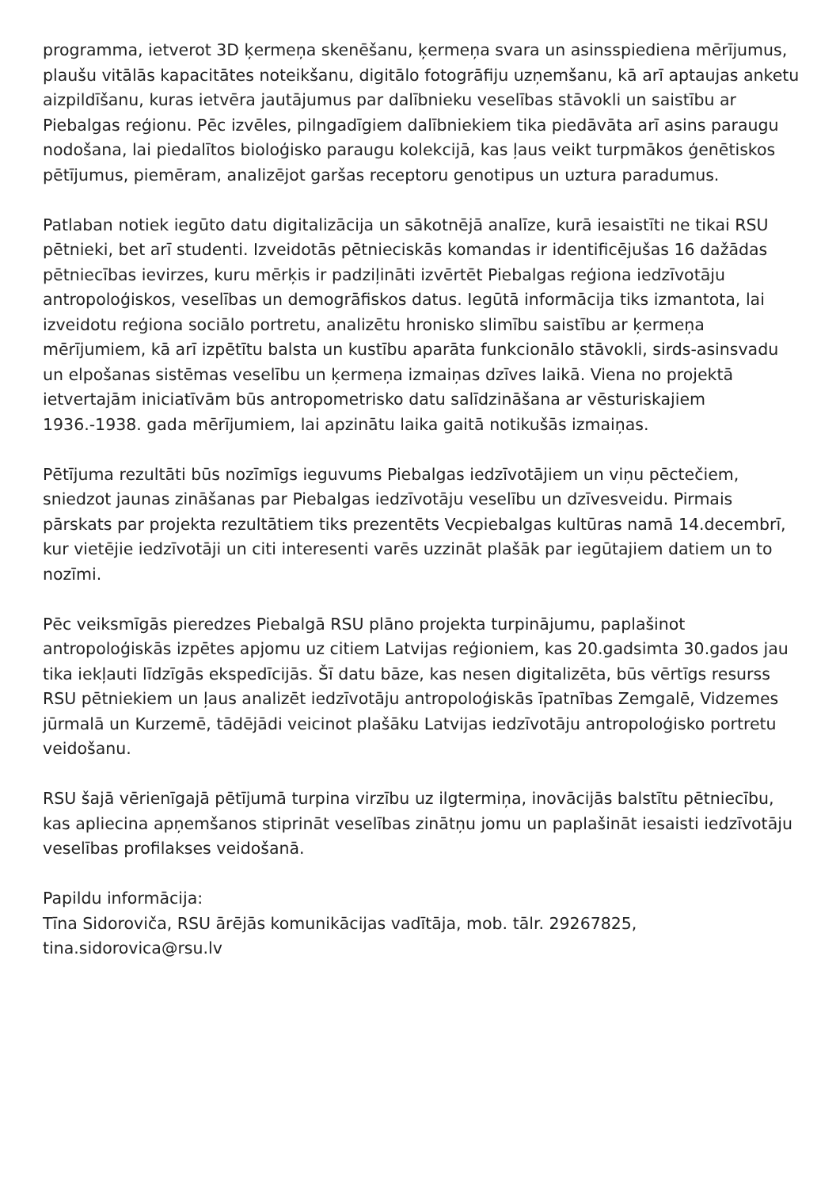programma, ietverot 3D ķermeņa skenēšanu, ķermeņa svara un asinsspiediena mērījumus, plaušu vitālās kapacitātes noteikšanu, digitālo fotogrāfiju uzņemšanu, kā arī aptaujas anketu aizpildīšanu, kuras ietvēra jautājumus par dalībnieku veselības stāvokli un saistību ar Piebalgas reģionu. Pēc izvēles, pilngadīgiem dalībniekiem tika piedāvāta arī asins paraugu nodošana, lai piedalītos bioloģisko paraugu kolekcijā, kas ļaus veikt turpmākos ģenētiskos pētījumus, piemēram, analizējot garšas receptoru genotipus un uztura paradumus.
Patlaban notiek iegūto datu digitalizācija un sākotnējā analīze, kurā iesaistīti ne tikai RSU pētnieki, bet arī studenti. Izveidotās pētnieciskās komandas ir identificējušas 16 dažādas pētniecības ievirzes, kuru mērķis ir padziļināti izvērtēt Piebalgas reģiona iedzīvotāju antropoloģiskos, veselības un demogrāfiskos datus. Iegūtā informācija tiks izmantota, lai izveidotu reģiona sociālo portretu, analizētu hronisko slimību saistību ar ķermeņa mērījumiem, kā arī izpētītu balsta un kustību aparāta funkcionālo stāvokli, sirds-asinsvadu un elpošanas sistēmas veselību un ķermeņa izmaiņas dzīves laikā. Viena no projektā ietvertajām iniciatīvām būs antropometrisko datu salīdzināšana ar vēsturiskajiem 1936.-1938. gada mērījumiem, lai apzinātu laika gaitā notikušās izmaiņas.
Pētījuma rezultāti būs nozīmīgs ieguvums Piebalgas iedzīvotājiem un viņu pēctečiem, sniedzot jaunas zināšanas par Piebalgas iedzīvotāju veselību un dzīvesveidu. Pirmais pārskats par projekta rezultātiem tiks prezentēts Vecpiebalgas kultūras namā 14.decembrī, kur vietējie iedzīvotāji un citi interesenti varēs uzzināt plašāk par iegūtajiem datiem un to nozīmi.
Pēc veiksmīgās pieredzes Piebalgā RSU plāno projekta turpinājumu, paplašinot antropoloģiskās izpētes apjomu uz citiem Latvijas reģioniem, kas 20.gadsimta 30.gados jau tika iekļauti līdzīgās ekspedīcijās. Šī datu bāze, kas nesen digitalizēta, būs vērtīgs resurss RSU pētniekiem un ļaus analizēt iedzīvotāju antropoloģiskās īpatnības Zemgalē, Vidzemes jūrmalā un Kurzemē, tādējādi veicinot plašāku Latvijas iedzīvotāju antropoloģisko portretu veidošanu.
RSU šajā vērienīgajā pētījumā turpina virzību uz ilgtermiņa, inovācijās balstītu pētniecību, kas apliecina apņemšanos stiprināt veselības zinātņu jomu un paplašināt iesaisti iedzīvotāju veselības profilakses veidošanā.
Papildu informācija:
Tīna Sidoroviča, RSU ārējās komunikācijas vadītāja, mob. tālr. 29267825, tina.sidorovica@rsu.lv